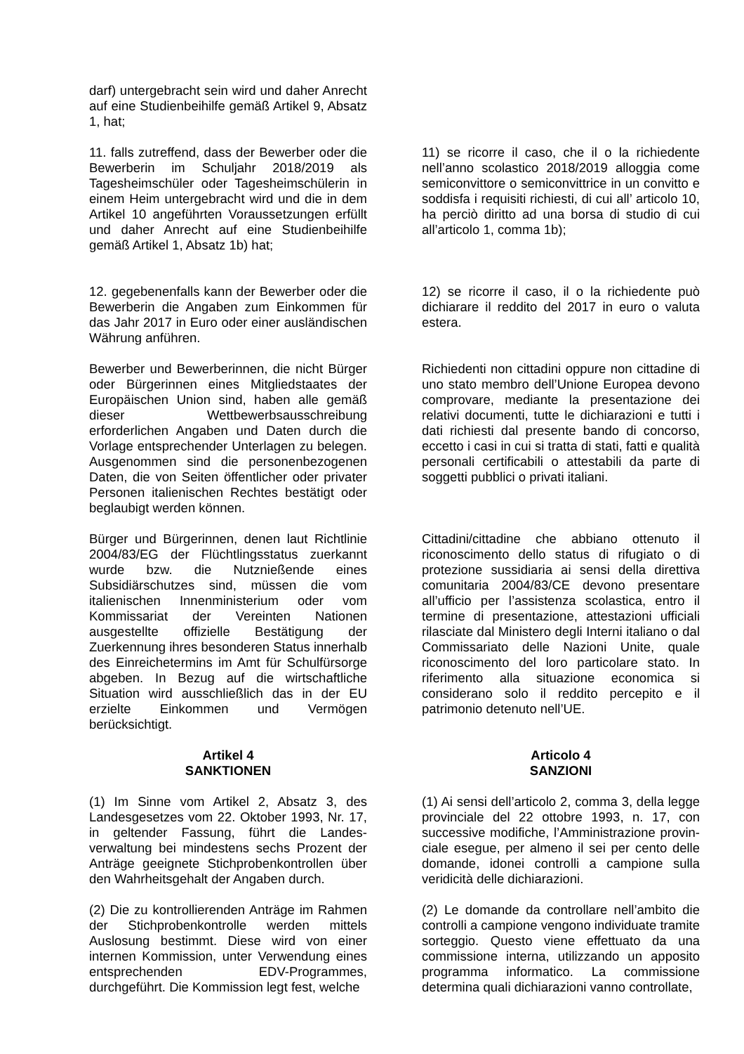darf) untergebracht sein wird und daher Anrecht auf eine Studienbeihilfe gemäß Artikel 9, Absatz 1, hat;
11. falls zutreffend, dass der Bewerber oder die Bewerberin im Schuljahr 2018/2019 als Tagesheimschüler oder Tagesheimschülerin in einem Heim untergebracht wird und die in dem Artikel 10 angeführten Voraussetzungen erfüllt und daher Anrecht auf eine Studienbeihilfe gemäß Artikel 1, Absatz 1b) hat;
11) se ricorre il caso, che il o la richiedente nell’anno scolastico 2018/2019 alloggia come semiconvittore o semiconvittrice in un convitto e soddisfa i requisiti richiesti, di cui all’ articolo 10, ha perciò diritto ad una borsa di studio di cui all’articolo 1, comma 1b);
12. gegebenenfalls kann der Bewerber oder die Bewerberin die Angaben zum Einkommen für das Jahr 2017 in Euro oder einer ausländischen Währung anführen.
12) se ricorre il caso, il o la richiedente può dichiarare il reddito del 2017 in euro o valuta estera.
Bewerber und Bewerberinnen, die nicht Bürger oder Bürgerinnen eines Mitgliedstaates der Europäischen Union sind, haben alle gemäß dieser Wettbewerbsausschreibung erforderlichen Angaben und Daten durch die Vorlage entsprechender Unterlagen zu belegen. Ausgenommen sind die personenbezogenen Daten, die von Seiten öffentlicher oder privater Personen italienischen Rechtes bestätigt oder beglaubigt werden können.
Richiedenti non cittadini oppure non cittadine di uno stato membro dell’Unione Europea devono comprovare, mediante la presentazione dei relativi documenti, tutte le dichiarazioni e tutti i dati richiesti dal presente bando di concorso, eccetto i casi in cui si tratta di stati, fatti e qualità personali certificabili o attestabili da parte di soggetti pubblici o privati italiani.
Bürger und Bürgerinnen, denen laut Richtlinie 2004/83/EG der Flüchtlingsstatus zuerkannt wurde bzw. die Nutznießende eines Subsidiärschutzes sind, müssen die vom italienischen Innenministerium oder vom Kommissariat der Vereinten Nationen ausgestellte offizielle Bestätigung der Zuerkennung ihres besonderen Status innerhalb des Einreichetermins im Amt für Schulfürsorge abgeben. In Bezug auf die wirtschaftliche Situation wird ausschließlich das in der EU erzielte Einkommen und Vermögen berücksichtigt.
Cittadini/cittadine che abbiano ottenuto il riconoscimento dello status di rifugiato o di protezione sussidiaria ai sensi della direttiva comunitaria 2004/83/CE devono presentare all’ufficio per l’assistenza scolastica, entro il termine di presentazione, attestazioni ufficiali rilasciate dal Ministero degli Interni italiano o dal Commissariato delle Nazioni Unite, quale riconoscimento del loro particolare stato. In riferimento alla situazione economica si considerano solo il reddito percepito e il patrimonio detenuto nell’UE.
Artikel 4
SANKTIONEN
Articolo 4
SANZIONI
(1) Im Sinne vom Artikel 2, Absatz 3, des Landesgesetzes vom 22. Oktober 1993, Nr. 17, in geltender Fassung, führt die Landes-verwaltung bei mindestens sechs Prozent der Anträge geeignete Stichprobenkontrollen über den Wahrheitsgehalt der Angaben durch.
(1) Ai sensi dell’articolo 2, comma 3, della legge provinciale del 22 ottobre 1993, n. 17, con successive modifiche, l’Amministrazione provin-ciale esegue, per almeno il sei per cento delle domande, idonei controlli a campione sulla veridicità delle dichiarazioni.
(2) Die zu kontrollierenden Anträge im Rahmen der Stichprobenkontrolle werden mittels Auslosung bestimmt. Diese wird von einer internen Kommission, unter Verwendung eines entsprechenden EDV-Programmes, durchgeführt. Die Kommission legt fest, welche
(2) Le domande da controllare nell’ambito die controlli a campione vengono individuate tramite sorteggio. Questo viene effettuato da una commissione interna, utilizzando un apposito programma informatico. La commissione determina quali dichiarazioni vanno controllate,